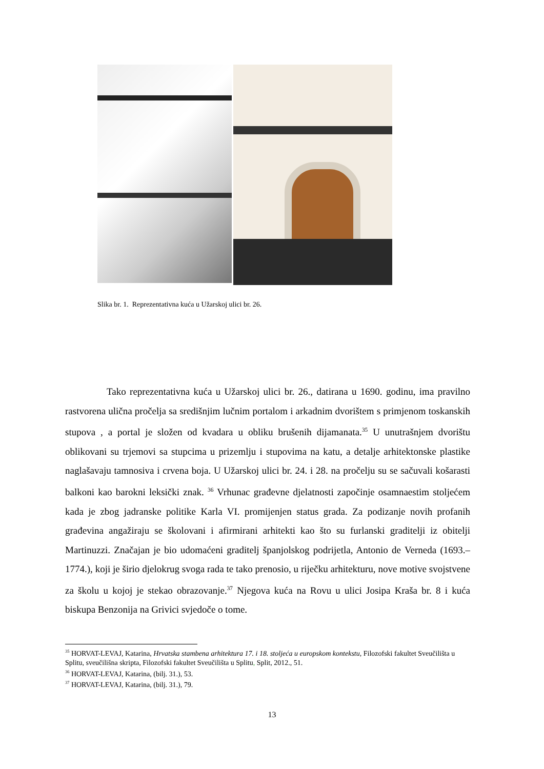Slika br. 1. Reprezentativna kuća u Užarskoj ulici br. 26.
Tako reprezentativna kuća u Užarskoj ulici br. 26., datirana u 1690. godinu, ima pravilno rastvorena ulična pročelja sa središnjim lučnim portalom i arkadnim dvorištem s primjenom toskanskih stupova , a portal je složen od kvadara u obliku brušenih dijamanata.<sup>35</sup> U unutrašnjem dvorištu oblikovani su trjemovi sa stupcima u prizemlju i stupovima na katu, a detalje arhitektonske plastike naglašavaju tamnosiva i crvena boja. U Užarskoj ulici br. 24. i 28. na pročelju su se sačuvali košarasti balkoni kao barokni leksički znak. <sup>36</sup> Vrhunac građevne djelatnosti započinje osamnaestim stoljećem kada je zbog jadranske politike Karla VI. promijenjen status grada. Za podizanje novih profanih građevina angažiraju se školovani i afirmirani arhitekti kao što su furlanski graditelji iz obitelji Martinuzzi. Značajan je bio udomaćeni graditelj španjolskog podrijetla, Antonio de Verneda (1693.–1774.), koji je širio djelokrug svoga rada te tako prenosio, u riječku arhitekturu, nove motive svojstvene za školu u kojoj je stekao obrazovanje.<sup>37</sup> Njegova kuća na Rovu u ulici Josipa Kraša br. 8 i kuća biskupa Benzonija na Grivici svjedoče o tome.
<sup>35</sup> HORVAT-LEVAJ, Katarina, Hrvatska stambena arhitektura 17. i 18. stoljeća u europskom kontekstu, Filozofski fakultet Sveučilišta u Splitu, sveučilišna skripta, Filozofski fakultet Sveučilišta u Splitu, Split, 2012., 51.
<sup>36</sup> HORVAT-LEVAJ, Katarina, (bilj. 31.), 53.
<sup>37</sup> HORVAT-LEVAJ, Katarina, (bilj. 31.), 79.
13